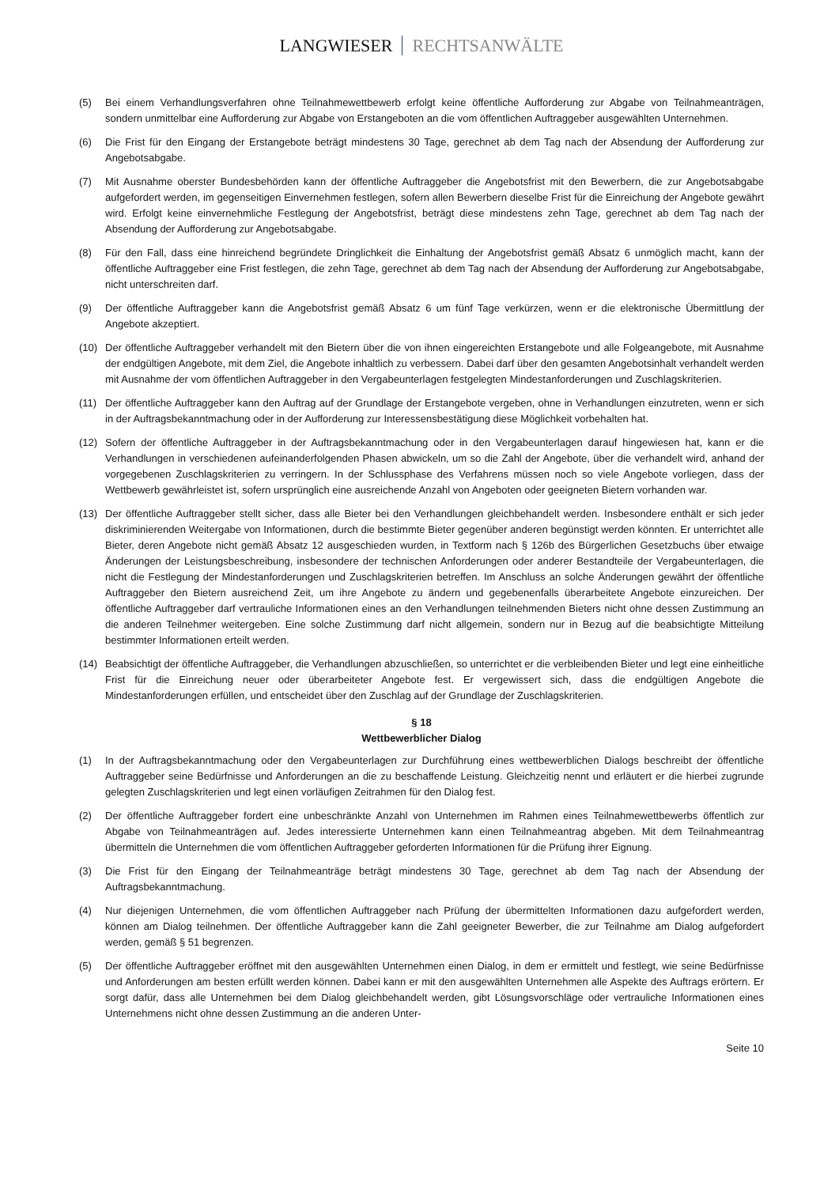LANGWIESER RECHTSANWÄLTE
(5) Bei einem Verhandlungsverfahren ohne Teilnahmewettbewerb erfolgt keine öffentliche Aufforderung zur Abgabe von Teilnahmeanträgen, sondern unmittelbar eine Aufforderung zur Abgabe von Erstangeboten an die vom öffentlichen Auftraggeber ausgewählten Unternehmen.
(6) Die Frist für den Eingang der Erstangebote beträgt mindestens 30 Tage, gerechnet ab dem Tag nach der Absendung der Aufforderung zur Angebotsabgabe.
(7) Mit Ausnahme oberster Bundesbehörden kann der öffentliche Auftraggeber die Angebotsfrist mit den Bewerbern, die zur Angebotsabgabe aufgefordert werden, im gegenseitigen Einvernehmen festlegen, sofern allen Bewerbern dieselbe Frist für die Einreichung der Angebote gewährt wird. Erfolgt keine einvernehmliche Festlegung der Angebotsfrist, beträgt diese mindestens zehn Tage, gerechnet ab dem Tag nach der Absendung der Aufforderung zur Angebotsabgabe.
(8) Für den Fall, dass eine hinreichend begründete Dringlichkeit die Einhaltung der Angebotsfrist gemäß Absatz 6 unmöglich macht, kann der öffentliche Auftraggeber eine Frist festlegen, die zehn Tage, gerechnet ab dem Tag nach der Absendung der Aufforderung zur Angebotsabgabe, nicht unterschreiten darf.
(9) Der öffentliche Auftraggeber kann die Angebotsfrist gemäß Absatz 6 um fünf Tage verkürzen, wenn er die elektronische Übermittlung der Angebote akzeptiert.
(10) Der öffentliche Auftraggeber verhandelt mit den Bietern über die von ihnen eingereichten Erstangebote und alle Folgeangebote, mit Ausnahme der endgültigen Angebote, mit dem Ziel, die Angebote inhaltlich zu verbessern. Dabei darf über den gesamten Angebotsinhalt verhandelt werden mit Ausnahme der vom öffentlichen Auftraggeber in den Vergabeunterlagen festgelegten Mindestanforderungen und Zuschlagskriterien.
(11) Der öffentliche Auftraggeber kann den Auftrag auf der Grundlage der Erstangebote vergeben, ohne in Verhandlungen einzutreten, wenn er sich in der Auftragsbekanntmachung oder in der Aufforderung zur Interessensbestätigung diese Möglichkeit vorbehalten hat.
(12) Sofern der öffentliche Auftraggeber in der Auftragsbekanntmachung oder in den Vergabeunterlagen darauf hingewiesen hat, kann er die Verhandlungen in verschiedenen aufeinanderfolgenden Phasen abwickeln, um so die Zahl der Angebote, über die verhandelt wird, anhand der vorgegebenen Zuschlagskriterien zu verringern. In der Schlussphase des Verfahrens müssen noch so viele Angebote vorliegen, dass der Wettbewerb gewährleistet ist, sofern ursprünglich eine ausreichende Anzahl von Angeboten oder geeigneten Bietern vorhanden war.
(13) Der öffentliche Auftraggeber stellt sicher, dass alle Bieter bei den Verhandlungen gleichbehandelt werden. Insbesondere enthält er sich jeder diskriminierenden Weitergabe von Informationen, durch die bestimmte Bieter gegenüber anderen begünstigt werden könnten. Er unterrichtet alle Bieter, deren Angebote nicht gemäß Absatz 12 ausgeschieden wurden, in Textform nach § 126b des Bürgerlichen Gesetzbuchs über etwaige Änderungen der Leistungsbeschreibung, insbesondere der technischen Anforderungen oder anderer Bestandteile der Vergabeunterlagen, die nicht die Festlegung der Mindestanforderungen und Zuschlagskriterien betreffen. Im Anschluss an solche Änderungen gewährt der öffentliche Auftraggeber den Bietern ausreichend Zeit, um ihre Angebote zu ändern und gegebenenfalls überarbeitete Angebote einzureichen. Der öffentliche Auftraggeber darf vertrauliche Informationen eines an den Verhandlungen teilnehmenden Bieters nicht ohne dessen Zustimmung an die anderen Teilnehmer weitergeben. Eine solche Zustimmung darf nicht allgemein, sondern nur in Bezug auf die beabsichtigte Mitteilung bestimmter Informationen erteilt werden.
(14) Beabsichtigt der öffentliche Auftraggeber, die Verhandlungen abzuschließen, so unterrichtet er die verbleibenden Bieter und legt eine einheitliche Frist für die Einreichung neuer oder überarbeiteter Angebote fest. Er vergewissert sich, dass die endgültigen Angebote die Mindestanforderungen erfüllen, und entscheidet über den Zuschlag auf der Grundlage der Zuschlagskriterien.
§ 18
Wettbewerblicher Dialog
(1) In der Auftragsbekanntmachung oder den Vergabeunterlagen zur Durchführung eines wettbewerblichen Dialogs beschreibt der öffentliche Auftraggeber seine Bedürfnisse und Anforderungen an die zu beschaffende Leistung. Gleichzeitig nennt und erläutert er die hierbei zugrunde gelegten Zuschlagskriterien und legt einen vorläufigen Zeitrahmen für den Dialog fest.
(2) Der öffentliche Auftraggeber fordert eine unbeschränkte Anzahl von Unternehmen im Rahmen eines Teilnahmewettbewerbs öffentlich zur Abgabe von Teilnahmeanträgen auf. Jedes interessierte Unternehmen kann einen Teilnahmeantrag abgeben. Mit dem Teilnahmeantrag übermitteln die Unternehmen die vom öffentlichen Auftraggeber geforderten Informationen für die Prüfung ihrer Eignung.
(3) Die Frist für den Eingang der Teilnahmeanträge beträgt mindestens 30 Tage, gerechnet ab dem Tag nach der Absendung der Auftragsbekanntmachung.
(4) Nur diejenigen Unternehmen, die vom öffentlichen Auftraggeber nach Prüfung der übermittelten Informationen dazu aufgefordert werden, können am Dialog teilnehmen. Der öffentliche Auftraggeber kann die Zahl geeigneter Bewerber, die zur Teilnahme am Dialog aufgefordert werden, gemäß § 51 begrenzen.
(5) Der öffentliche Auftraggeber eröffnet mit den ausgewählten Unternehmen einen Dialog, in dem er ermittelt und festlegt, wie seine Bedürfnisse und Anforderungen am besten erfüllt werden können. Dabei kann er mit den ausgewählten Unternehmen alle Aspekte des Auftrags erörtern. Er sorgt dafür, dass alle Unternehmen bei dem Dialog gleichbehandelt werden, gibt Lösungsvorschläge oder vertrauliche Informationen eines Unternehmens nicht ohne dessen Zustimmung an die anderen Unter-
Seite 10